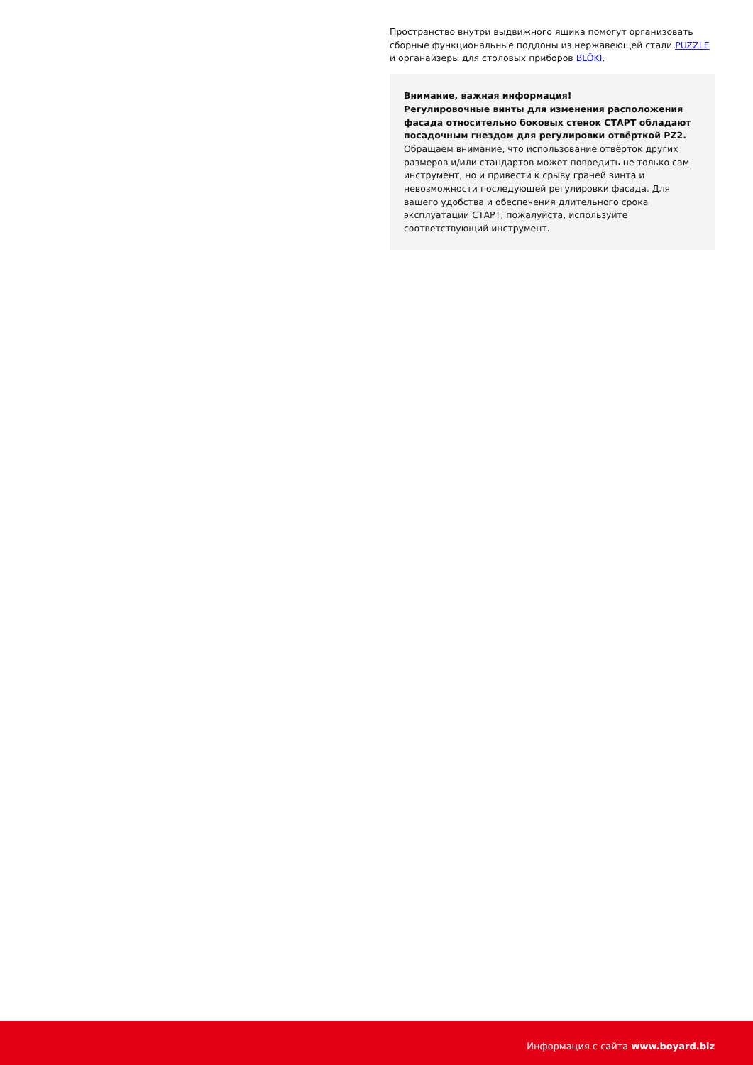Пространство внутри выдвижного ящика помогут организовать сборные функциональные поддоны из нержавеющей стали PUZZLE и органайзеры для столовых приборов BLÖKI.
Внимание, важная информация!
Регулировочные винты для изменения расположения фасада относительно боковых стенок СТАРТ обладают посадочным гнездом для регулировки отвёрткой PZ2.
Обращаем внимание, что использование отвёрток других размеров и/или стандартов может повредить не только сам инструмент, но и привести к срыву граней винта и невозможности последующей регулировки фасада. Для вашего удобства и обеспечения длительного срока эксплуатации СТАРТ, пожалуйста, используйте соответствующий инструмент.
Информация с сайта www.boyard.biz